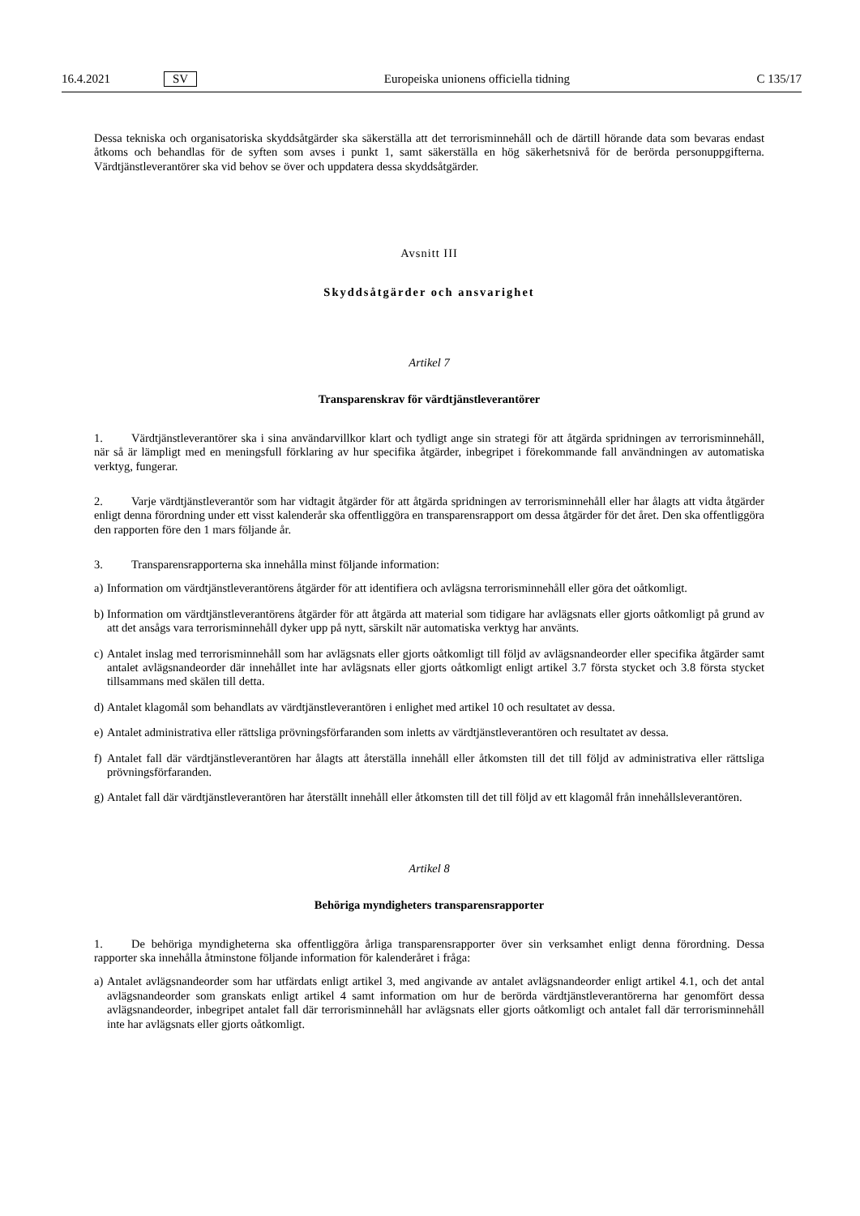16.4.2021 SV Europeiska unionens officiella tidning C 135/17
Dessa tekniska och organisatoriska skyddsåtgärder ska säkerställa att det terrorisminnehåll och de därtill hörande data som bevaras endast åtkoms och behandlas för de syften som avses i punkt 1, samt säkerställa en hög säkerhetsnivå för de berörda personuppgifterna. Värdtjänstleverantörer ska vid behov se över och uppdatera dessa skyddsåtgärder.
Avsnitt III
Skyddsåtgärder och ansvarighet
Artikel 7
Transparenskrav för värdtjänstleverantörer
1. Värdtjänstleverantörer ska i sina användarvillkor klart och tydligt ange sin strategi för att åtgärda spridningen av terrorisminnehåll, när så är lämpligt med en meningsfull förklaring av hur specifika åtgärder, inbegripet i förekommande fall användningen av automatiska verktyg, fungerar.
2. Varje värdtjänstleverantör som har vidtagit åtgärder för att åtgärda spridningen av terrorisminnehåll eller har ålagts att vidta åtgärder enligt denna förordning under ett visst kalenderår ska offentliggöra en transparensrapport om dessa åtgärder för det året. Den ska offentliggöra den rapporten före den 1 mars följande år.
3. Transparensrapporterna ska innehålla minst följande information:
a) Information om värdtjänstleverantörens åtgärder för att identifiera och avlägsna terrorisminnehåll eller göra det oåtkomligt.
b) Information om värdtjänstleverantörens åtgärder för att åtgärda att material som tidigare har avlägsnats eller gjorts oåtkomligt på grund av att det ansågs vara terrorisminnehåll dyker upp på nytt, särskilt när automatiska verktyg har använts.
c) Antalet inslag med terrorisminnehåll som har avlägsnats eller gjorts oåtkomligt till följd av avlägsnandeorder eller specifika åtgärder samt antalet avlägsnandeorder där innehållet inte har avlägsnats eller gjorts oåtkomligt enligt artikel 3.7 första stycket och 3.8 första stycket tillsammans med skälen till detta.
d) Antalet klagomål som behandlats av värdtjänstleverantören i enlighet med artikel 10 och resultatet av dessa.
e) Antalet administrativa eller rättsliga prövningsförfaranden som inletts av värdtjänstleverantören och resultatet av dessa.
f) Antalet fall där värdtjänstleverantören har ålagts att återställa innehåll eller åtkomsten till det till följd av administrativa eller rättsliga prövningsförfaranden.
g) Antalet fall där värdtjänstleverantören har återställt innehåll eller åtkomsten till det till följd av ett klagomål från innehållsleverantören.
Artikel 8
Behöriga myndigheters transparensrapporter
1. De behöriga myndigheterna ska offentliggöra årliga transparensrapporter över sin verksamhet enligt denna förordning. Dessa rapporter ska innehålla åtminstone följande information för kalenderåret i fråga:
a) Antalet avlägsnandeorder som har utfärdats enligt artikel 3, med angivande av antalet avlägsnandeorder enligt artikel 4.1, och det antal avlägsnandeorder som granskats enligt artikel 4 samt information om hur de berörda värdtjänstleverantörerna har genomfört dessa avlägsnandeorder, inbegripet antalet fall där terrorisminnehåll har avlägsnats eller gjorts oåtkomligt och antalet fall där terrorisminnehåll inte har avlägsnats eller gjorts oåtkomligt.